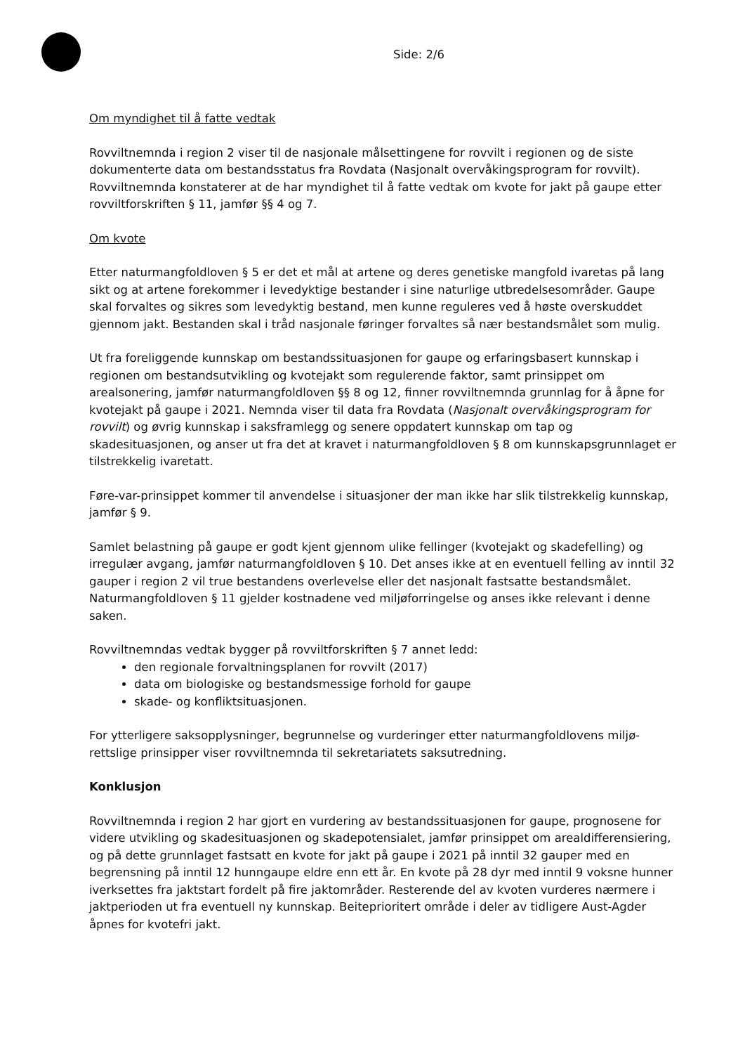Side: 2/6
Om myndighet til å fatte vedtak
Rovviltnemnda i region 2 viser til de nasjonale målsettingene for rovvilt i regionen og de siste dokumenterte data om bestandsstatus fra Rovdata (Nasjonalt overvåkingsprogram for rovvilt). Rovviltnemnda konstaterer at de har myndighet til å fatte vedtak om kvote for jakt på gaupe etter rovviltforskriften § 11, jamfør §§ 4 og 7.
Om kvote
Etter naturmangfoldloven § 5 er det et mål at artene og deres genetiske mangfold ivaretas på lang sikt og at artene forekommer i levedyktige bestander i sine naturlige utbredelsesområder. Gaupe skal forvaltes og sikres som levedyktig bestand, men kunne reguleres ved å høste overskuddet gjennom jakt. Bestanden skal i tråd nasjonale føringer forvaltes så nær bestandsmålet som mulig.
Ut fra foreliggende kunnskap om bestandssituasjonen for gaupe og erfaringsbasert kunnskap i regionen om bestandsutvikling og kvotejakt som regulerende faktor, samt prinsippet om arealsonering, jamfør naturmangfoldloven §§ 8 og 12, finner rovviltnemnda grunnlag for å åpne for kvotejakt på gaupe i 2021. Nemnda viser til data fra Rovdata (Nasjonalt overvåkingsprogram for rovvilt) og øvrig kunnskap i saksframlegg og senere oppdatert kunnskap om tap og skadesituasjonen, og anser ut fra det at kravet i naturmangfoldloven § 8 om kunnskapsgrunnlaget er tilstrekkelig ivaretatt.
Føre-var-prinsippet kommer til anvendelse i situasjoner der man ikke har slik tilstrekkelig kunnskap, jamfør § 9.
Samlet belastning på gaupe er godt kjent gjennom ulike fellinger (kvotejakt og skadefelling) og irregulær avgang, jamfør naturmangfoldloven § 10. Det anses ikke at en eventuell felling av inntil 32 gauper i region 2 vil true bestandens overlevelse eller det nasjonalt fastsatte bestandsmålet. Naturmangfoldloven § 11 gjelder kostnadene ved miljøforringelse og anses ikke relevant i denne saken.
Rovviltnemndas vedtak bygger på rovviltforskriften § 7 annet ledd:
den regionale forvaltningsplanen for rovvilt (2017)
data om biologiske og bestandsmessige forhold for gaupe
skade- og konfliktsituasjonen.
For ytterligere saksopplysninger, begrunnelse og vurderinger etter naturmangfoldlovens miljø-rettslige prinsipper viser rovviltnemnda til sekretariatets saksutredning.
Konklusjon
Rovviltnemnda i region 2 har gjort en vurdering av bestandssituasjonen for gaupe, prognosene for videre utvikling og skadesituasjonen og skadepotensialet, jamfør prinsippet om arealdifferensiering, og på dette grunnlaget fastsatt en kvote for jakt på gaupe i 2021 på inntil 32 gauper med en begrensning på inntil 12 hunngaupe eldre enn ett år. En kvote på 28 dyr med inntil 9 voksne hunner iverksettes fra jaktstart fordelt på fire jaktområder. Resterende del av kvoten vurderes nærmere i jaktperioden ut fra eventuell ny kunnskap. Beiteprioritert område i deler av tidligere Aust-Agder åpnes for kvotefri jakt.